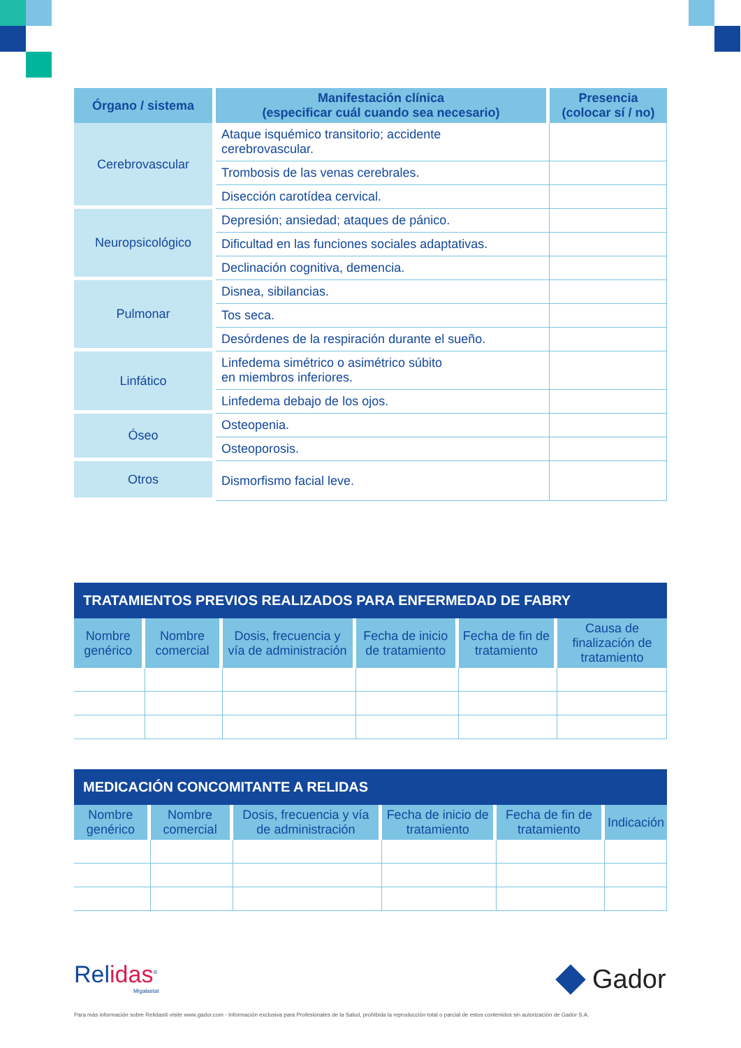| Órgano / sistema | Manifestación clínica (especificar cuál cuando sea necesario) | Presencia (colocar sí / no) |
| --- | --- | --- |
| Cerebrovascular | Ataque isquémico transitorio; accidente cerebrovascular. | |
| | Trombosis de las venas cerebrales. | |
| | Disección carotídea cervical. | |
| Neuropsicológico | Depresión; ansiedad; ataques de pánico. | |
| | Dificultad en las funciones sociales adaptativas. | |
| | Declinación cognitiva, demencia. | |
| Pulmonar | Disnea, sibilancias. | |
| | Tos seca. | |
| | Desórdenes de la respiración durante el sueño. | |
| Linfático | Linfedema simétrico o asimétrico súbito en miembros inferiores. | |
| | Linfedema debajo de los ojos. | |
| Óseo | Osteopenia. | |
| | Osteoporosis. | |
| Otros | Dismorfismo facial leve. | |
TRATAMIENTOS PREVIOS REALIZADOS PARA ENFERMEDAD DE FABRY
| Nombre genérico | Nombre comercial | Dosis, frecuencia y vía de administración | Fecha de inicio de tratamiento | Fecha de fin de tratamiento | Causa de finalización de tratamiento |
| --- | --- | --- | --- | --- | --- |
MEDICACIÓN CONCOMITANTE A RELIDAS
| Nombre genérico | Nombre comercial | Dosis, frecuencia y vía de administración | Fecha de inicio de tratamiento | Fecha de fin de tratamiento | Indicación |
| --- | --- | --- | --- | --- | --- |
Relidas<sup>®</sup>
Migalastat
Gador
Para más información sobre Relidas® visite www.gador.com - Información exclusiva para Profesionales de la Salud, prohibida la reproducción total o parcial de estos contenidos sin autorización de Gador S.A.